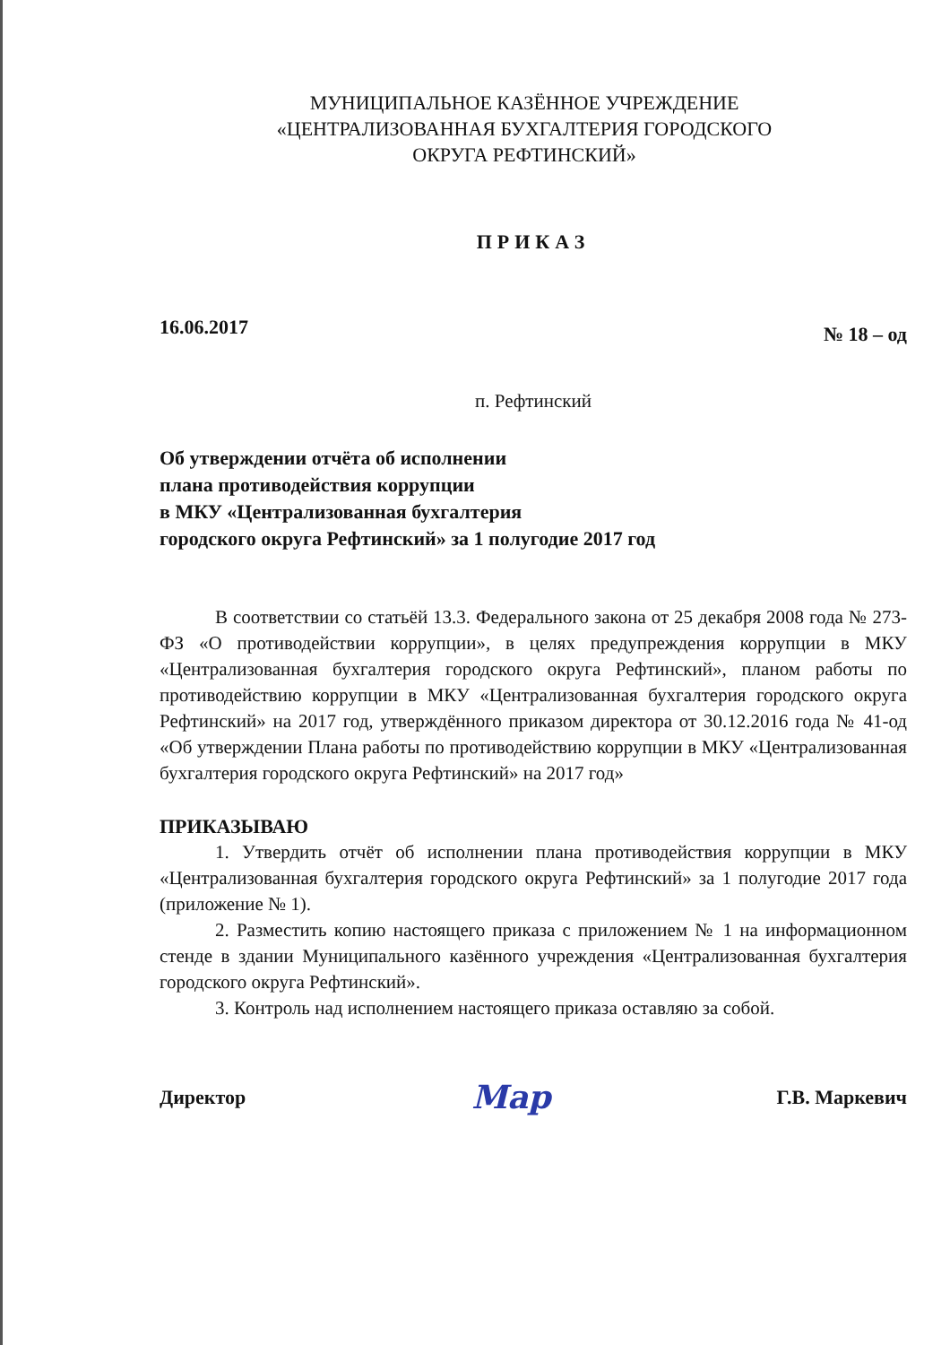МУНИЦИПАЛЬНОЕ КАЗЁННОЕ УЧРЕЖДЕНИЕ
«ЦЕНТРАЛИЗОВАННАЯ БУХГАЛТЕРИЯ ГОРОДСКОГО
ОКРУГА РЕФТИНСКИЙ»
ПРИКАЗ
16.06.2017 № 18 – од
п. Рефтинский
Об утверждении отчёта об исполнении
плана противодействия коррупции
в МКУ «Централизованная бухгалтерия
городского округа Рефтинский» за 1 полугодие 2017 год
В соответствии со статьёй 13.3. Федерального закона от 25 декабря 2008 года № 273-ФЗ «О противодействии коррупции», в целях предупреждения коррупции в МКУ «Централизованная бухгалтерия городского округа Рефтинский», планом работы по противодействию коррупции в МКУ «Централизованная бухгалтерия городского округа Рефтинский» на 2017 год, утверждённого приказом директора от 30.12.2016 года № 41-од «Об утверждении Плана работы по противодействию коррупции в МКУ «Централизованная бухгалтерия городского округа Рефтинский» на 2017 год»
ПРИКАЗЫВАЮ
1. Утвердить отчёт об исполнении плана противодействия коррупции в МКУ «Централизованная бухгалтерия городского округа Рефтинский» за 1 полугодие 2017 года (приложение № 1).
2. Разместить копию настоящего приказа с приложением № 1 на информационном стенде в здании Муниципального казённого учреждения «Централизованная бухгалтерия городского округа Рефтинский».
3. Контроль над исполнением настоящего приказа оставляю за собой.
Директор Мар Г.В. Маркевич